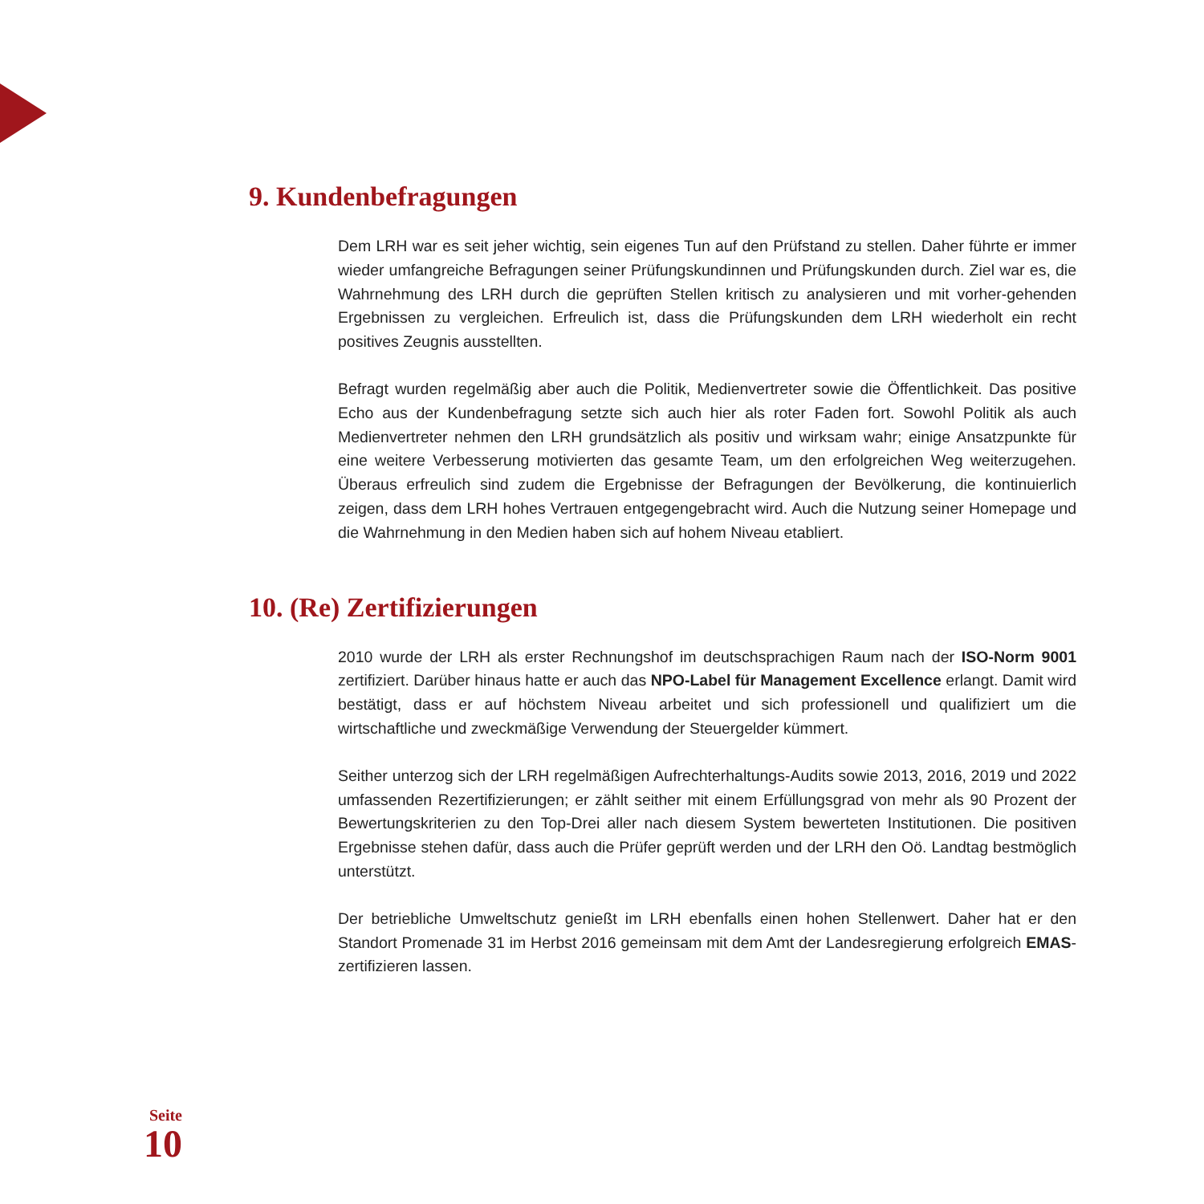9. Kundenbefragungen
Dem LRH war es seit jeher wichtig, sein eigenes Tun auf den Prüfstand zu stellen. Daher führte er immer wieder umfangreiche Befragungen seiner Prüfungskundinnen und Prüfungskunden durch. Ziel war es, die Wahrnehmung des LRH durch die geprüften Stellen kritisch zu analysieren und mit vorher-gehenden Ergebnissen zu vergleichen. Erfreulich ist, dass die Prüfungskunden dem LRH wiederholt ein recht positives Zeugnis ausstellten.
Befragt wurden regelmäßig aber auch die Politik, Medienvertreter sowie die Öffentlichkeit. Das positive Echo aus der Kundenbefragung setzte sich auch hier als roter Faden fort. Sowohl Politik als auch Medienvertreter nehmen den LRH grundsätzlich als positiv und wirksam wahr; einige Ansatzpunkte für eine weitere Verbesserung motivierten das gesamte Team, um den erfolgreichen Weg weiterzugehen. Überaus erfreulich sind zudem die Ergebnisse der Befragungen der Bevölkerung, die kontinuierlich zeigen, dass dem LRH hohes Vertrauen entgegengebracht wird. Auch die Nutzung seiner Homepage und die Wahrnehmung in den Medien haben sich auf hohem Niveau etabliert.
10. (Re) Zertifizierungen
2010 wurde der LRH als erster Rechnungshof im deutschsprachigen Raum nach der ISO-Norm 9001 zertifiziert. Darüber hinaus hatte er auch das NPO-Label für Management Excellence erlangt. Damit wird bestätigt, dass er auf höchstem Niveau arbeitet und sich professionell und qualifiziert um die wirtschaftliche und zweckmäßige Verwendung der Steuergelder kümmert.
Seither unterzog sich der LRH regelmäßigen Aufrechterhaltungs-Audits sowie 2013, 2016, 2019 und 2022 umfassenden Rezertifizierungen; er zählt seither mit einem Erfüllungsgrad von mehr als 90 Prozent der Bewertungskriterien zu den Top-Drei aller nach diesem System bewerteten Institutionen. Die positiven Ergebnisse stehen dafür, dass auch die Prüfer geprüft werden und der LRH den Oö. Landtag bestmöglich unterstützt.
Der betriebliche Umweltschutz genießt im LRH ebenfalls einen hohen Stellenwert. Daher hat er den Standort Promenade 31 im Herbst 2016 gemeinsam mit dem Amt der Landesregierung erfolgreich EMAS-zertifizieren lassen.
Seite
10